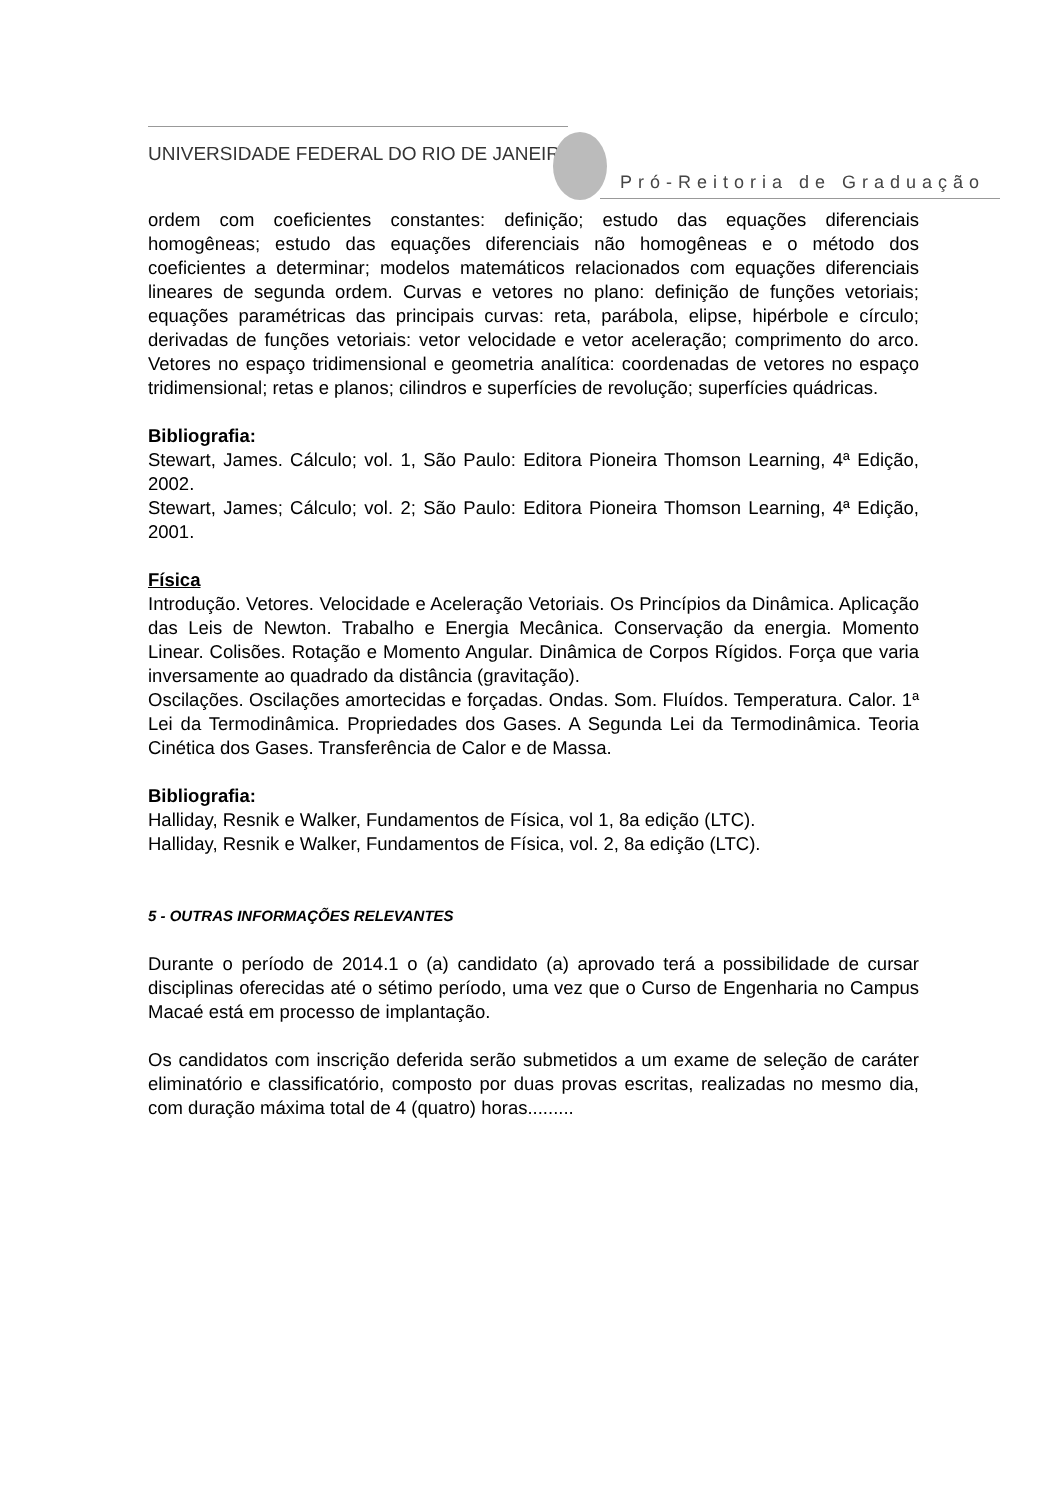UNIVERSIDADE FEDERAL DO RIO DE JANEIRO
Pró-Reitoria de Graduação
ordem com coeficientes constantes: definição; estudo das equações diferenciais homogêneas; estudo das equações diferenciais não homogêneas e o método dos coeficientes a determinar; modelos matemáticos relacionados com equações diferenciais lineares de segunda ordem. Curvas e vetores no plano: definição de funções vetoriais; equações paramétricas das principais curvas: reta, parábola, elipse, hipérbole e círculo; derivadas de funções vetoriais: vetor velocidade e vetor aceleração; comprimento do arco. Vetores no espaço tridimensional e geometria analítica: coordenadas de vetores no espaço tridimensional; retas e planos; cilindros e superfícies de revolução; superfícies quádricas.
Bibliografia:
Stewart, James. Cálculo; vol. 1, São Paulo: Editora Pioneira Thomson Learning, 4ª Edição, 2002.
Stewart, James; Cálculo; vol. 2; São Paulo: Editora Pioneira Thomson Learning, 4ª Edição, 2001.
Física
Introdução. Vetores. Velocidade e Aceleração Vetoriais. Os Princípios da Dinâmica. Aplicação das Leis de Newton. Trabalho e Energia Mecânica. Conservação da energia. Momento Linear. Colisões. Rotação e Momento Angular. Dinâmica de Corpos Rígidos. Força que varia inversamente ao quadrado da distância (gravitação).
Oscilações. Oscilações amortecidas e forçadas. Ondas. Som. Fluídos. Temperatura. Calor. 1ª Lei da Termodinâmica. Propriedades dos Gases. A Segunda Lei da Termodinâmica. Teoria Cinética dos Gases. Transferência de Calor e de Massa.
Bibliografia:
Halliday, Resnik e Walker, Fundamentos de Física, vol 1, 8a edição (LTC).
Halliday, Resnik e Walker, Fundamentos de Física, vol. 2, 8a edição (LTC).
5 - OUTRAS INFORMAÇÕES RELEVANTES
Durante o período de 2014.1 o (a) candidato (a) aprovado terá a possibilidade de cursar disciplinas oferecidas até o sétimo período, uma vez que o Curso de Engenharia no Campus Macaé está em processo de implantação.
Os candidatos com inscrição deferida serão submetidos a um exame de seleção de caráter eliminatório e classificatório, composto por duas provas escritas, realizadas no mesmo dia, com duração máxima total de 4 (quatro) horas.........